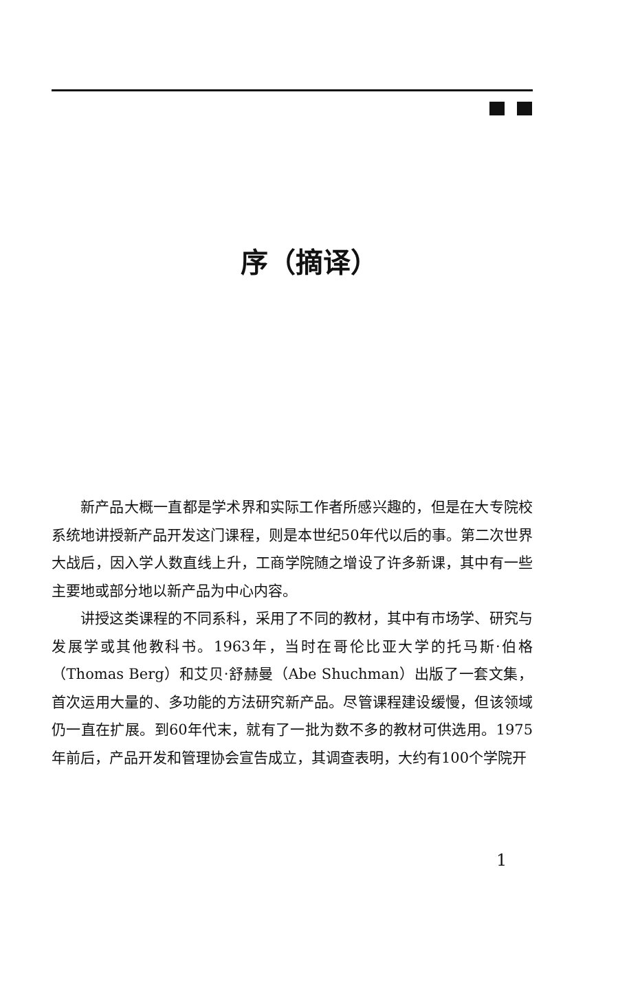序（摘译）
新产品大概一直都是学术界和实际工作者所感兴趣的，但是在大专院校系统地讲授新产品开发这门课程，则是本世纪50年代以后的事。第二次世界大战后，因入学人数直线上升，工商学院随之增设了许多新课，其中有一些主要地或部分地以新产品为中心内容。
讲授这类课程的不同系科，采用了不同的教材，其中有市场学、研究与发展学或其他教科书。1963年，当时在哥伦比亚大学的托马斯·伯格（Thomas Berg）和艾贝·舒赫曼（Abe Shuchman）出版了一套文集，首次运用大量的、多功能的方法研究新产品。尽管课程建设缓慢，但该领域仍一直在扩展。到60年代末，就有了一批为数不多的教材可供选用。1975年前后，产品开发和管理协会宣告成立，其调查表明，大约有100个学院开
1